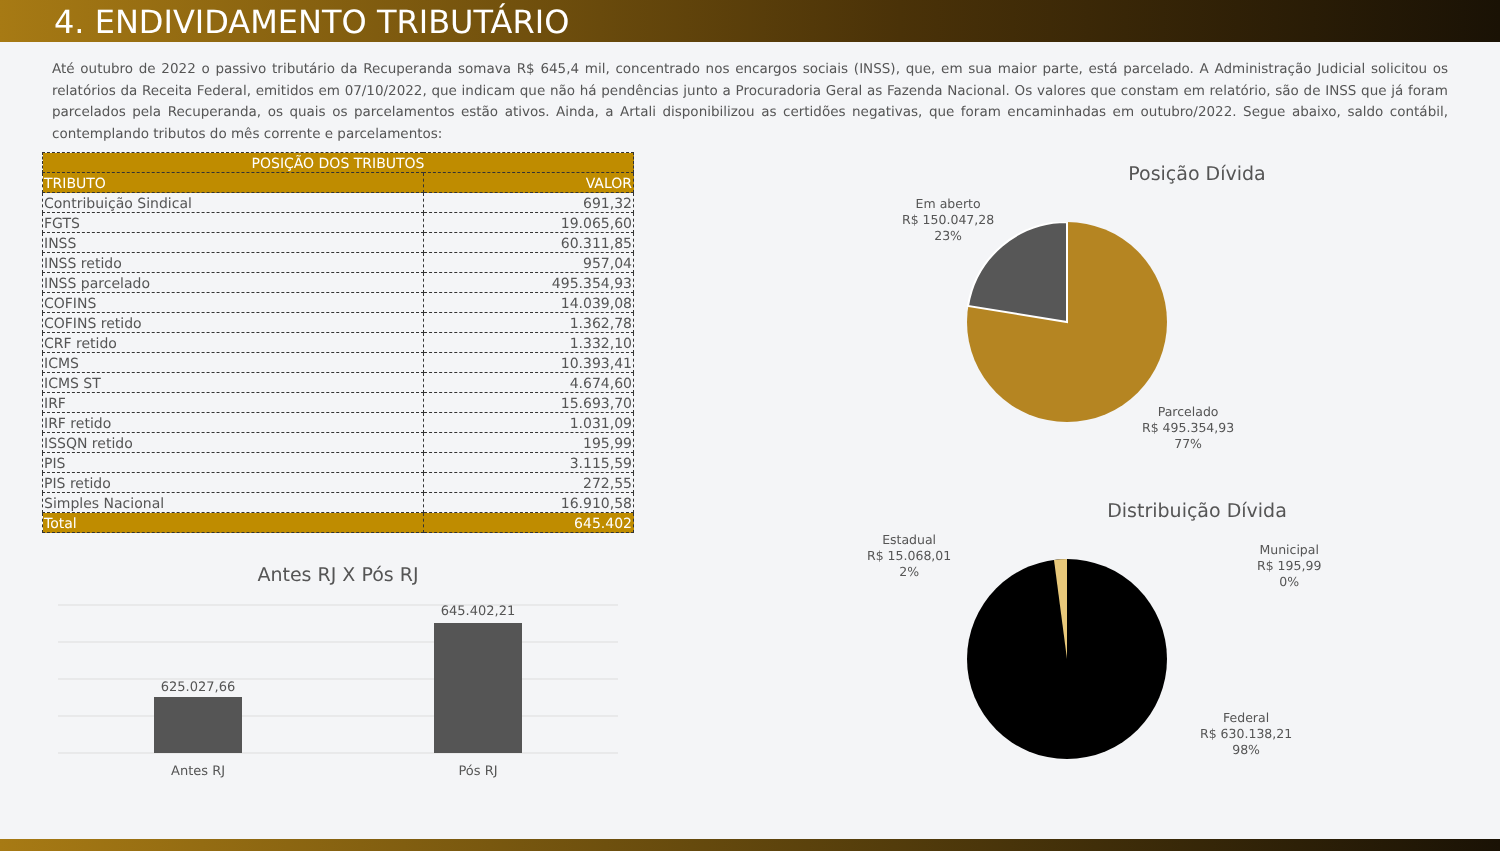4. ENDIVIDAMENTO TRIBUTÁRIO
Até outubro de 2022 o passivo tributário da Recuperanda somava R$ 645,4 mil, concentrado nos encargos sociais (INSS), que, em sua maior parte, está parcelado. A Administração Judicial solicitou os relatórios da Receita Federal, emitidos em 07/10/2022, que indicam que não há pendências junto a Procuradoria Geral as Fazenda Nacional. Os valores que constam em relatório, são de INSS que já foram parcelados pela Recuperanda, os quais os parcelamentos estão ativos. Ainda, a Artali disponibilizou as certidões negativas, que foram encaminhadas em outubro/2022. Segue abaixo, saldo contábil, contemplando tributos do mês corrente e parcelamentos:
| POSIÇÃO DOS TRIBUTOS | |
| --- | --- |
| TRIBUTO | VALOR |
| Contribuição Sindical | 691,32 |
| FGTS | 19.065,60 |
| INSS | 60.311,85 |
| INSS retido | 957,04 |
| INSS parcelado | 495.354,93 |
| COFINS | 14.039,08 |
| COFINS retido | 1.362,78 |
| CRF retido | 1.332,10 |
| ICMS | 10.393,41 |
| ICMS ST | 4.674,60 |
| IRF | 15.693,70 |
| IRF retido | 1.031,09 |
| ISSQN retido | 195,99 |
| PIS | 3.115,59 |
| PIS retido | 272,55 |
| Simples Nacional | 16.910,58 |
| Total | 645.402 |
Antes RJ X Pós RJ
625.027,66
645.402,21
Antes RJ
Pós RJ
Posição Dívida
Em aberto
R$ 150.047,28
23%
Parcelado
R$ 495.354,93
77%
Distribuição Dívida
Estadual
R$ 15.068,01
2%
Municipal
R$ 195,99
0%
Federal
R$ 630.138,21
98%